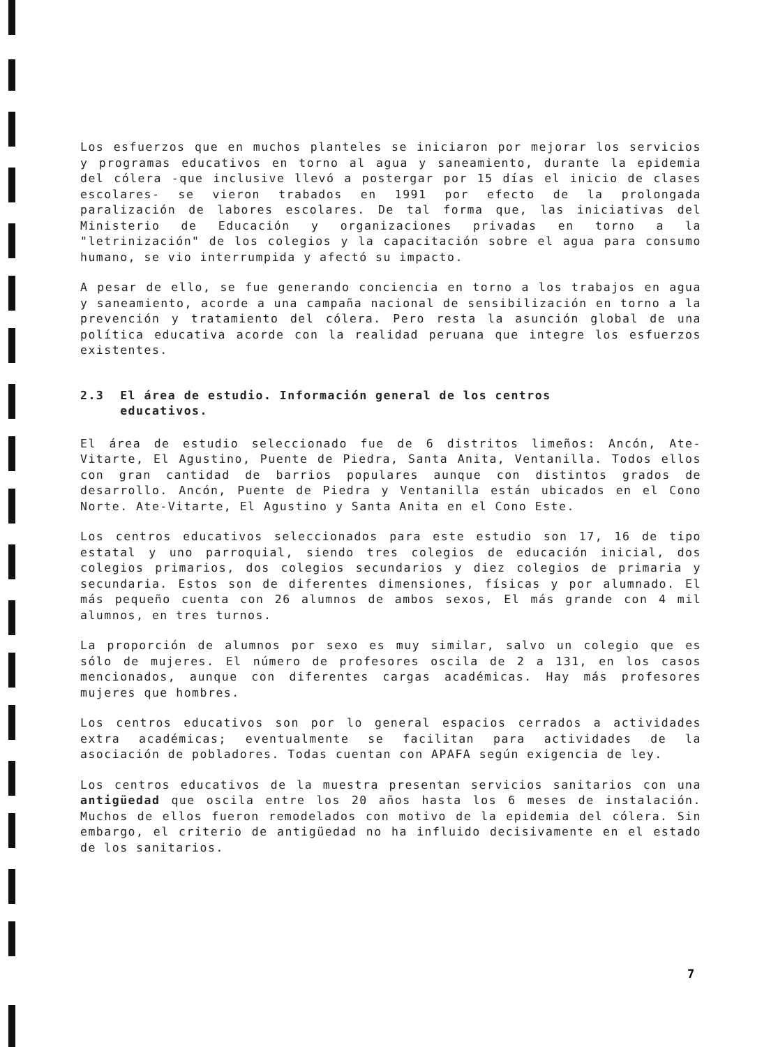Los esfuerzos que en muchos planteles se iniciaron por mejorar los servicios y programas educativos en torno al agua y saneamiento, durante la epidemia del cólera -que inclusive llevó a postergar por 15 días el inicio de clases escolares- se vieron trabados en 1991 por efecto de la prolongada paralización de labores escolares. De tal forma que, las iniciativas del Ministerio de Educación y organizaciones privadas en torno a la "letrinización" de los colegios y la capacitación sobre el agua para consumo humano, se vio interrumpida y afectó su impacto.
A pesar de ello, se fue generando conciencia en torno a los trabajos en agua y saneamiento, acorde a una campaña nacional de sensibilización en torno a la prevención y tratamiento del cólera. Pero resta la asunción global de una política educativa acorde con la realidad peruana que integre los esfuerzos existentes.
2.3 El área de estudio. Información general de los centros
educativos.
El área de estudio seleccionado fue de 6 distritos limeños: Ancón, Ate-Vitarte, El Agustino, Puente de Piedra, Santa Anita, Ventanilla. Todos ellos con gran cantidad de barrios populares aunque con distintos grados de desarrollo. Ancón, Puente de Piedra y Ventanilla están ubicados en el Cono Norte. Ate-Vitarte, El Agustino y Santa Anita en el Cono Este.
Los centros educativos seleccionados para este estudio son 17, 16 de tipo estatal y uno parroquial, siendo tres colegios de educación inicial, dos colegios primarios, dos colegios secundarios y diez colegios de primaria y secundaria. Estos son de diferentes dimensiones, físicas y por alumnado. El más pequeño cuenta con 26 alumnos de ambos sexos, El más grande con 4 mil alumnos, en tres turnos.
La proporción de alumnos por sexo es muy similar, salvo un colegio que es sólo de mujeres. El número de profesores oscila de 2 a 131, en los casos mencionados, aunque con diferentes cargas académicas. Hay más profesores mujeres que hombres.
Los centros educativos son por lo general espacios cerrados a actividades extra académicas; eventualmente se facilitan para actividades de la asociación de pobladores. Todas cuentan con APAFA según exigencia de ley.
Los centros educativos de la muestra presentan servicios sanitarios con una antigüedad que oscila entre los 20 años hasta los 6 meses de instalación. Muchos de ellos fueron remodelados con motivo de la epidemia del cólera. Sin embargo, el criterio de antigüedad no ha influido decisivamente en el estado de los sanitarios.
7